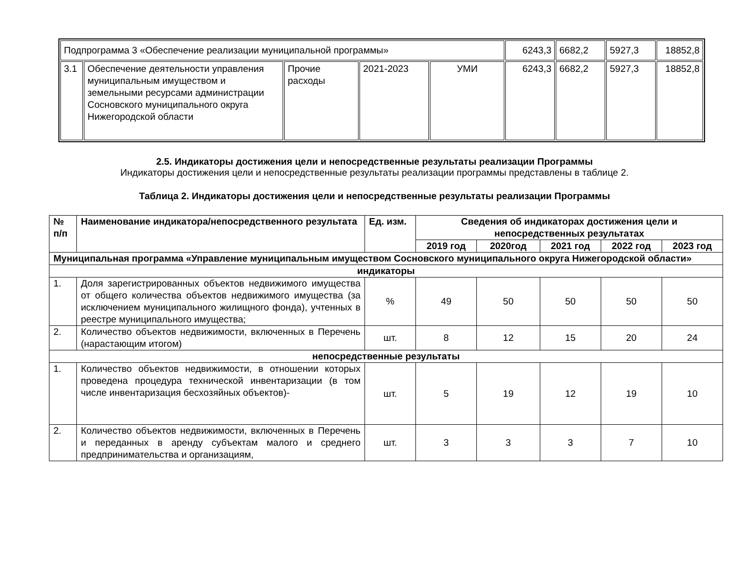| Подпрограмма 3 «Обеспечение реализации муниципальной программы» | | | | | 6243,3 | 6682,2 | 5927,3 | 18852,8 |
| 3.1 | Обеспечение деятельности управления муниципальным имуществом и земельными ресурсами администрации Сосновского муниципального округа Нижегородской области | Прочие расходы | 2021-2023 | УМИ | 6243,3 | 6682,2 | 5927,3 | 18852,8 |
2.5. Индикаторы достижения цели и непосредственные результаты реализации Программы
Индикаторы достижения цели и непосредственные результаты реализации программы представлены в таблице 2.
Таблица 2. Индикаторы достижения цели и непосредственные результаты реализации Программы
| № п/п | Наименование индикатора/непосредственного результата | Ед. изм. | Сведения об индикаторах достижения цели и непосредственных результатах | | | | |
| --- | --- | --- | --- | --- | --- | --- | --- |
| | | | 2019 год | 2020год | 2021 год | 2022 год | 2023 год |
| Муниципальная программа «Управление муниципальным имуществом Сосновского муниципального округа Нижегородской области» | | | | | | | |
| индикаторы | | | | | | | |
| 1. | Доля зарегистрированных объектов недвижимого имущества от общего количества объектов недвижимого имущества (за исключением муниципального жилищного фонда), учтенных в реестре муниципального имущества; | % | 49 | 50 | 50 | 50 | 50 |
| 2. | Количество объектов недвижимости, включенных в Перечень (нарастающим итогом) | шт. | 8 | 12 | 15 | 20 | 24 |
| непосредственные результаты | | | | | | | |
| 1. | Количество объектов недвижимости, в отношении которых проведена процедура технической инвентаризации (в том числе инвентаризация бесхозяйных объектов)- | шт. | 5 | 19 | 12 | 19 | 10 |
| 2. | Количество объектов недвижимости, включенных в Перечень и переданных в аренду субъектам малого и среднего предпринимательства и организациям, | шт. | 3 | 3 | 3 | 7 | 10 |